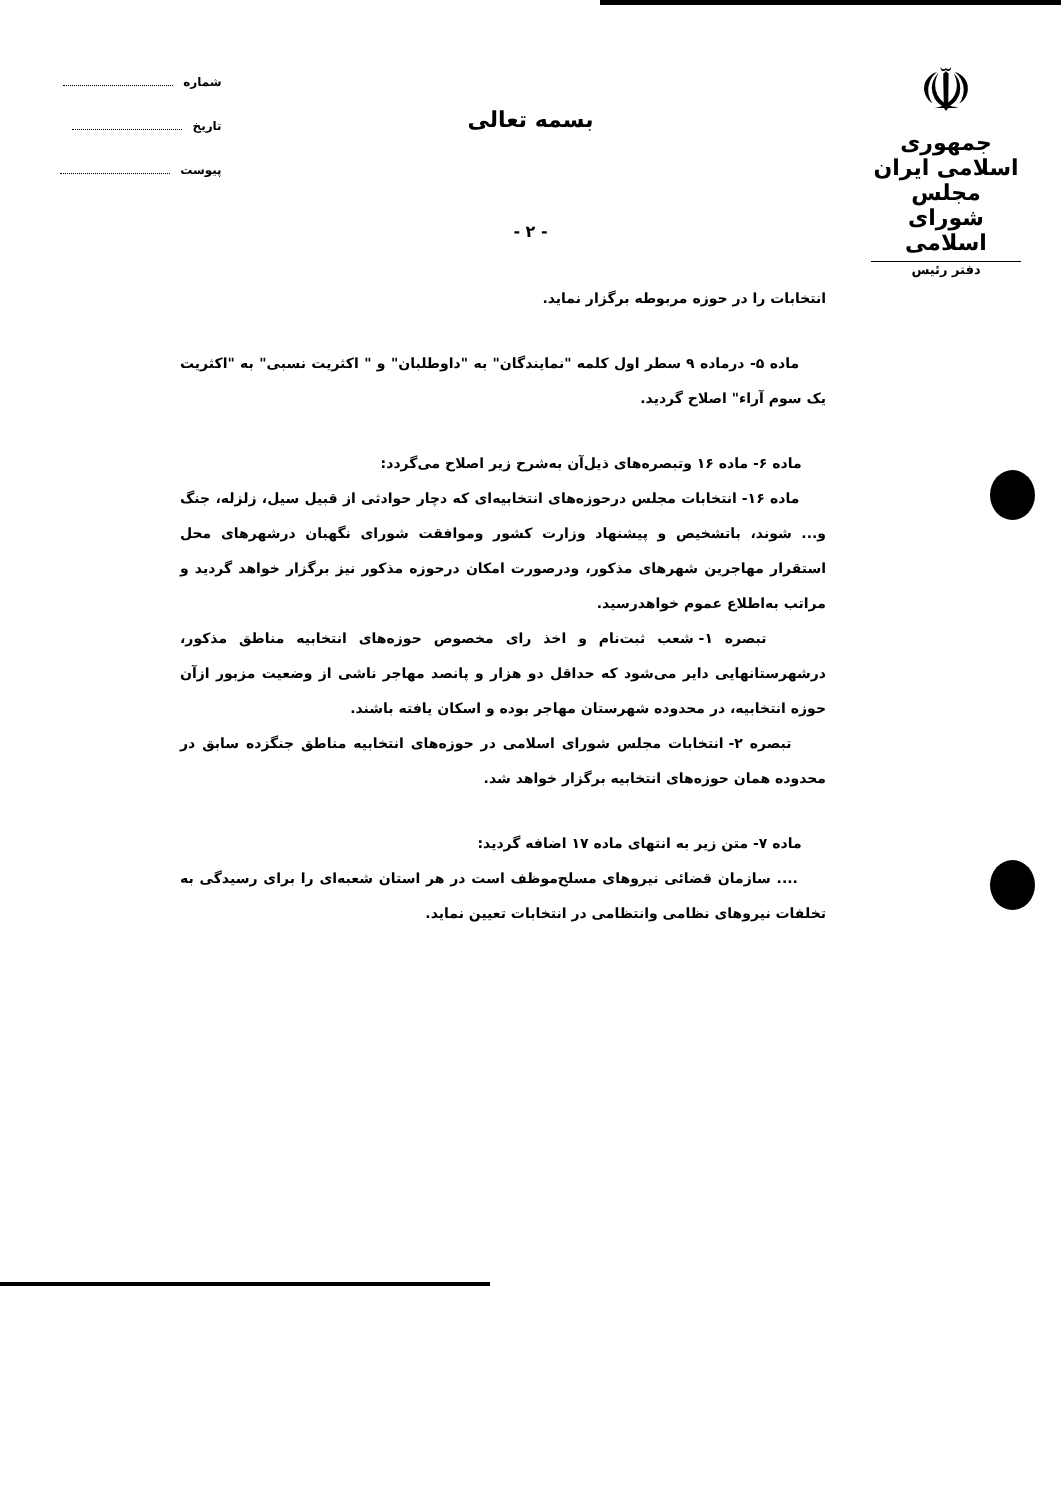☫
جمهوری اسلامی ایران
مجلس شورای اسلامی
دفتر رئیس
شماره
تاریخ
پیوست
بسمه تعالی
- ۲ -
انتخابات را در حوزه مربوطه برگزار نماید.
ماده ۵- درماده ۹ سطر اول کلمه "نمایندگان" به "داوطلبان" و " اکثریت نسبی" به "اکثریت یک سوم آراء" اصلاح گردید.
ماده ۶- ماده ۱۶ وتبصره‌های ذیل‌آن به‌شرح زیر اصلاح می‌گردد:
ماده ۱۶- انتخابات مجلس درحوزه‌های انتخابیه‌ای که دچار حوادثی از قبیل سیل، زلزله، جنگ و... شوند، باتشخیص و پیشنهاد وزارت کشور وموافقت شورای نگهبان درشهرهای محل استقرار مهاجرین شهرهای مذکور، ودرصورت امکان درحوزه مذکور نیز برگزار خواهد گردید و مراتب به‌اطلاع عموم خواهدرسید.
تبصره ۱- شعب ثبت‌نام و اخذ رای مخصوص حوزه‌های انتخابیه مناطق مذکور، درشهرستانهایی دایر می‌شود که حداقل دو هزار و پانصد مهاجر ناشی از وضعیت مزبور ازآن حوزه انتخابیه، در محدوده شهرستان مهاجر بوده و اسکان یافته باشند.
تبصره ۲- انتخابات مجلس شورای اسلامی در حوزه‌های انتخابیه مناطق جنگزده سابق در محدوده همان حوزه‌های انتخابیه برگزار خواهد شد.
ماده ۷- متن زیر به انتهای ماده ۱۷ اضافه گردید:
.... سازمان قضائی نیروهای مسلح‌موظف است در هر استان شعبه‌ای را برای رسیدگی به تخلفات نیروهای نظامی وانتظامی در انتخابات تعیین نماید.